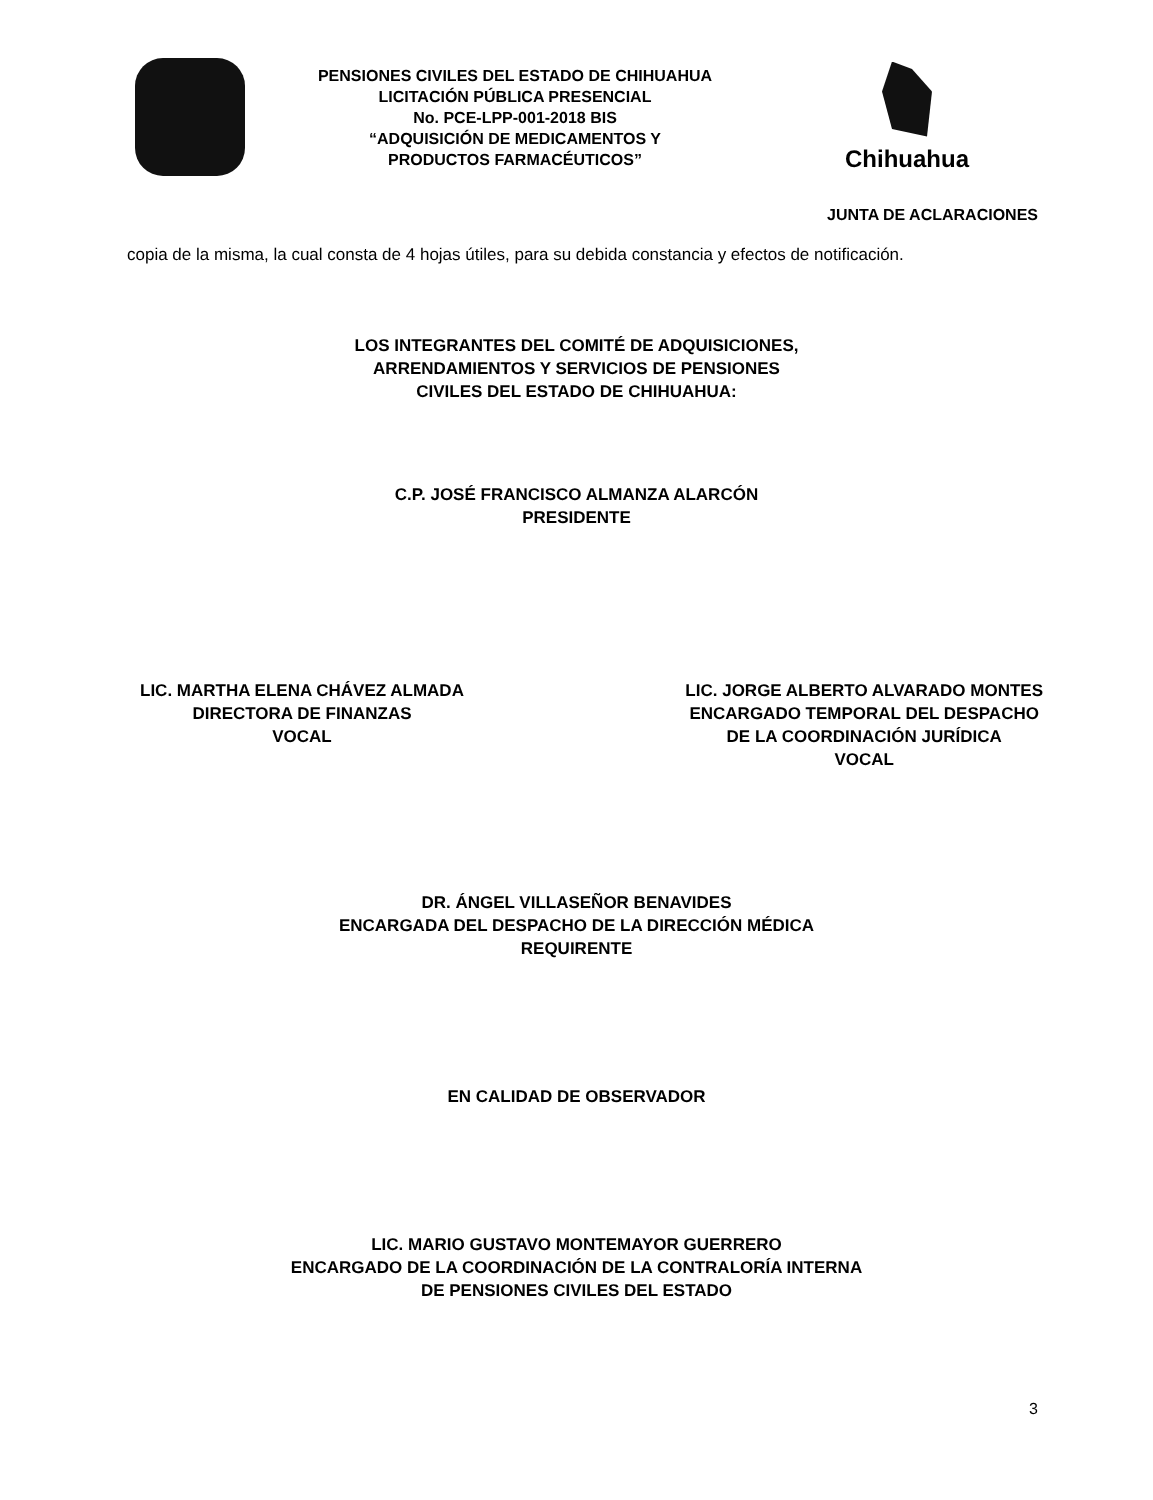PENSIONES CIVILES DEL ESTADO DE CHIHUAHUA
LICITACIÓN PÚBLICA PRESENCIAL
No. PCE-LPP-001-2018 BIS
“ADQUISICIÓN DE MEDICAMENTOS Y
PRODUCTOS FARMACÉUTICOS”
Chihuahua
JUNTA DE ACLARACIONES
copia de la misma, la cual consta de 4 hojas útiles, para su debida constancia y efectos de notificación.
LOS INTEGRANTES DEL COMITÉ DE ADQUISICIONES,
ARRENDAMIENTOS Y SERVICIOS DE PENSIONES
CIVILES DEL ESTADO DE CHIHUAHUA:
C.P. JOSÉ FRANCISCO ALMANZA ALARCÓN
PRESIDENTE
LIC. MARTHA ELENA CHÁVEZ ALMADA
DIRECTORA DE FINANZAS
VOCAL
LIC. JORGE ALBERTO ALVARADO MONTES
ENCARGADO TEMPORAL DEL DESPACHO
DE LA COORDINACIÓN JURÍDICA
VOCAL
DR. ÁNGEL VILLASEÑOR BENAVIDES
ENCARGADA DEL DESPACHO DE LA DIRECCIÓN MÉDICA
REQUIRENTE
EN CALIDAD DE OBSERVADOR
LIC. MARIO GUSTAVO MONTEMAYOR GUERRERO
ENCARGADO DE LA COORDINACIÓN DE LA CONTRALORÍA INTERNA
DE PENSIONES CIVILES DEL ESTADO
3